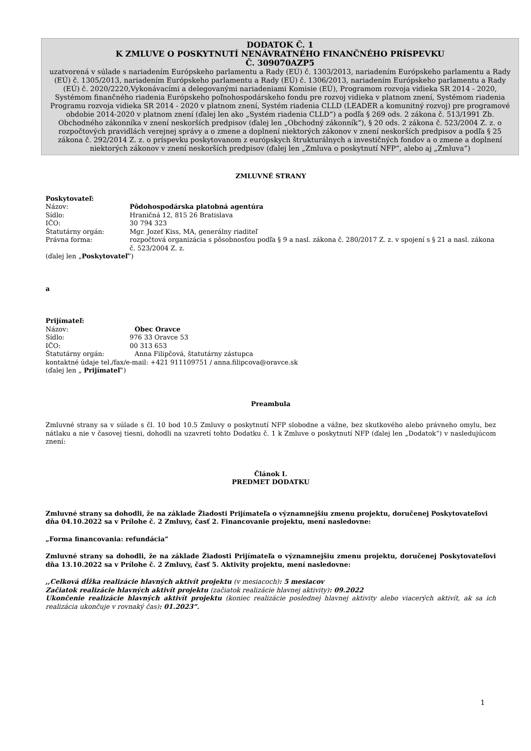DODATOK Č. 1
K ZMLUVE O POSKYTNUTÍ NENÁVRATNÉHO FINANČNÉHO PRÍSPEVKU
Č. 309070AZP5
uzatvorená v súlade s nariadením Európskeho parlamentu a Rady (EÚ) č. 1303/2013, nariadením Európskeho parlamentu a Rady (EÚ) č. 1305/2013, nariadením Európskeho parlamentu a Rady (EÚ) č. 1306/2013, nariadením Európskeho parlamentu a Rady (EÚ) č. 2020/2220,Vykonávacími a delegovanými nariadeniami Komisie (EÚ), Programom rozvoja vidieka SR 2014 - 2020, Systémom finančného riadenia Európskeho poľnohospodárskeho fondu pre rozvoj vidieka v platnom znení, Systémom riadenia Programu rozvoja vidieka SR 2014 - 2020 v platnom znení, Systém riadenia CLLD (LEADER a komunitný rozvoj) pre programové obdobie 2014-2020 v platnom znení (ďalej len ako „Systém riadenia CLLD“) a podľa § 269 ods. 2 zákona č. 513/1991 Zb. Obchodného zákonníka v znení neskorších predpisov (ďalej len „Obchodný zákonník“), § 20 ods. 2 zákona č. 523/2004 Z. z. o rozpočtových pravidlách verejnej správy a o zmene a doplnení niektorých zákonov v znení neskorších predpisov a podľa § 25 zákona č. 292/2014 Z. z. o príspevku poskytovanom z európskych štrukturálnych a investičných fondov a o zmene a doplnení niektorých zákonov v znení neskorších predpisov (ďalej len „Zmluva o poskytnutí NFP“, alebo aj „Zmluva“)
ZMLUVNÉ STRANY
Poskytovateľ:
| Názov: | Pôdohospodárska platobná agentúra |
| Sídlo: | Hraničná 12, 815 26 Bratislava |
| IČO: | 30 794 323 |
| Štatutárny orgán: | Mgr. Jozef Kiss, MA, generálny riaditeľ |
| Právna forma: | rozpočtová organizácia s pôsobnosťou podľa § 9 a nasl. zákona č. 280/2017 Z. z. v spojení s § 21 a nasl. zákona č. 523/2004 Z. z. |
(ďalej len „Poskytovateľ“)
a
Prijímateľ:
| Názov: | Obec Oravce |
| Sídlo: | 976 33 Oravce 53 |
| IČO: | 00 313 653 |
| Štatutárny orgán: | Anna Filipčová, štatutárny zástupca |
kontaktné údaje tel./fax/e-mail: +421 911109751 / anna.filipcova@oravce.sk
(ďalej len „ Prijímateľ“)
Preambula
Zmluvné strany sa v súlade s čl. 10 bod 10.5 Zmluvy o poskytnutí NFP slobodne a vážne, bez skutkového alebo právneho omylu, bez nátlaku a nie v časovej tiesni, dohodli na uzavretí tohto Dodatku č. 1 k Zmluve o poskytnutí NFP (ďalej len „Dodatok“) v nasledujúcom znení:
Článok I.
PREDMET DODATKU
Zmluvné strany sa dohodli, že na základe Žiadosti Prijímateľa o významnejšiu zmenu projektu, doručenej Poskytovateľovi dňa 04.10.2022 sa v Prílohe č. 2 Zmluvy, časť 2. Financovanie projektu, mení nasledovne:
„Forma financovania: refundácia“
Zmluvné strany sa dohodli, že na základe Žiadosti Prijímateľa o významnejšiu zmenu projektu, doručenej Poskytovateľovi dňa 13.10.2022 sa v Prílohe č. 2 Zmluvy, časť 5. Aktivity projektu, mení nasledovne:
,,Celková dĺžka realizácie hlavných aktivít projektu (v mesiacoch): 5 mesiacov
Začiatok realizácie hlavných aktivít projektu (začiatok realizácie hlavnej aktivity): 09.2022
Ukončenie realizácie hlavných aktivít projektu (koniec realizácie poslednej hlavnej aktivity alebo viacerých aktivít, ak sa ich realizácia ukončuje v rovnaký čas): 01.2023“.
1